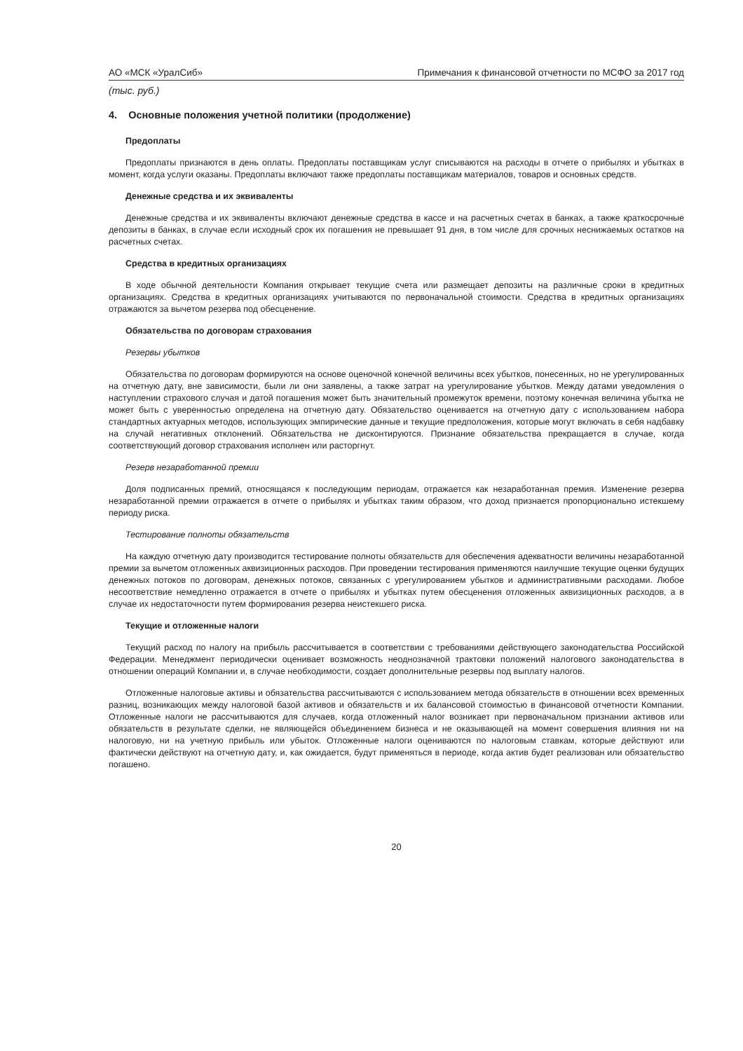АО «МСК «УралСиб» Примечания к финансовой отчетности по МСФО за 2017 год
(тыс. руб.)
4. Основные положения учетной политики (продолжение)
Предоплаты
Предоплаты признаются в день оплаты. Предоплаты поставщикам услуг списываются на расходы в отчете о прибылях и убытках в момент, когда услуги оказаны. Предоплаты включают также предоплаты поставщикам материалов, товаров и основных средств.
Денежные средства и их эквиваленты
Денежные средства и их эквиваленты включают денежные средства в кассе и на расчетных счетах в банках, а также краткосрочные депозиты в банках, в случае если исходный срок их погашения не превышает 91 дня, в том числе для срочных неснижаемых остатков на расчетных счетах.
Средства в кредитных организациях
В ходе обычной деятельности Компания открывает текущие счета или размещает депозиты на различные сроки в кредитных организациях. Средства в кредитных организациях учитываются по первоначальной стоимости. Средства в кредитных организациях отражаются за вычетом резерва под обесценение.
Обязательства по договорам страхования
Резервы убытков
Обязательства по договорам формируются на основе оценочной конечной величины всех убытков, понесенных, но не урегулированных на отчетную дату, вне зависимости, были ли они заявлены, а также затрат на урегулирование убытков. Между датами уведомления о наступлении страхового случая и датой погашения может быть значительный промежуток времени, поэтому конечная величина убытка не может быть с уверенностью определена на отчетную дату. Обязательство оценивается на отчетную дату с использованием набора стандартных актуарных методов, использующих эмпирические данные и текущие предположения, которые могут включать в себя надбавку на случай негативных отклонений. Обязательства не дисконтируются. Признание обязательства прекращается в случае, когда соответствующий договор страхования исполнен или расторгнут.
Резерв незаработанной премии
Доля подписанных премий, относящаяся к последующим периодам, отражается как незаработанная премия. Изменение резерва незаработанной премии отражается в отчете о прибылях и убытках таким образом, что доход признается пропорционально истекшему периоду риска.
Тестирование полноты обязательств
На каждую отчетную дату производится тестирование полноты обязательств для обеспечения адекватности величины незаработанной премии за вычетом отложенных аквизиционных расходов. При проведении тестирования применяются наилучшие текущие оценки будущих денежных потоков по договорам, денежных потоков, связанных с урегулированием убытков и административными расходами. Любое несоответствие немедленно отражается в отчете о прибылях и убытках путем обесценения отложенных аквизиционных расходов, а в случае их недостаточности путем формирования резерва неистекшего риска.
Текущие и отложенные налоги
Текущий расход по налогу на прибыль рассчитывается в соответствии с требованиями действующего законодательства Российской Федерации. Менеджмент периодически оценивает возможность неоднозначной трактовки положений налогового законодательства в отношении операций Компании и, в случае необходимости, создает дополнительные резервы под выплату налогов.
Отложенные налоговые активы и обязательства рассчитываются с использованием метода обязательств в отношении всех временных разниц, возникающих между налоговой базой активов и обязательств и их балансовой стоимостью в финансовой отчетности Компании. Отложенные налоги не рассчитываются для случаев, когда отложенный налог возникает при первоначальном признании активов или обязательств в результате сделки, не являющейся объединением бизнеса и не оказывающей на момент совершения влияния ни на налоговую, ни на учетную прибыль или убыток. Отложенные налоги оцениваются по налоговым ставкам, которые действуют или фактически действуют на отчетную дату, и, как ожидается, будут применяться в периоде, когда актив будет реализован или обязательство погашено.
20